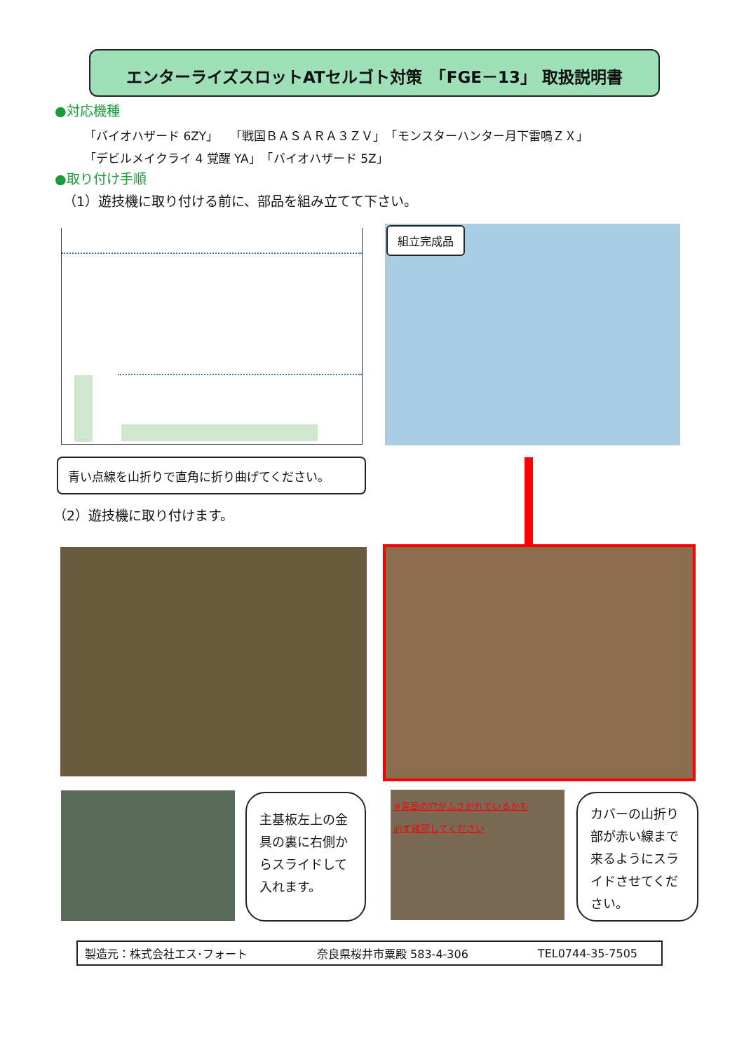エンターライズスロットATセルゴト対策　「FGE－13」 取扱説明書
●対応機種
「バイオハザード 6ZY」　「戦国ＢＡＳＡＲＡ３ＺＶ」　「モンスターハンター月下雷鳴ＺＸ」
「デビルメイクライ 4 覚醒 YA」　「バイオハザード 5Z」
●取り付け手順
（1）遊技機に取り付ける前に、部品を組み立てて下さい。
組立完成品
青い点線を山折りで直角に折り曲げてください。
（2）遊技機に取り付けます。
主基板左上の金具の裏に右側からスライドして入れます。
※背面の穴がふさがれているかも
必ず確認してください
カバーの山折り部が赤い線まで来るようにスライドさせてください。
製造元：株式会社エス･フォート 奈良県桜井市粟殿 583-4-306 TEL0744-35-7505